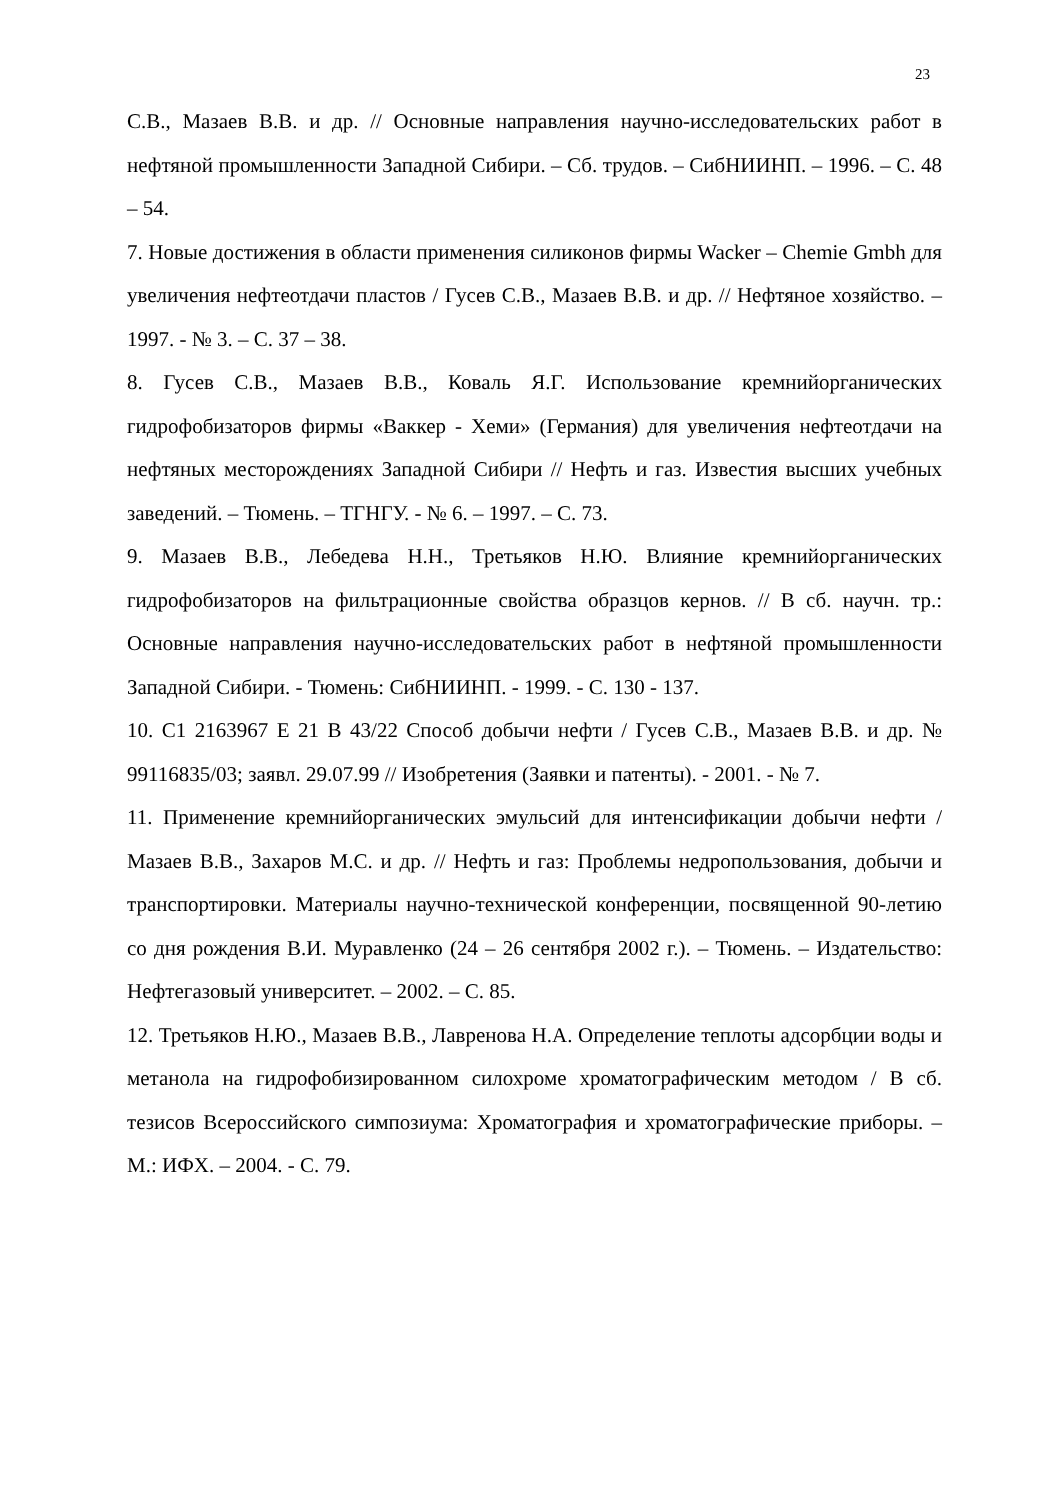23
С.В., Мазаев В.В. и др. // Основные направления научно-исследовательских работ в нефтяной промышленности Западной Сибири. – Сб. трудов. – СибНИИНП. – 1996. – С. 48 – 54.
7. Новые достижения в области применения силиконов фирмы Wacker – Chemie Gmbh для увеличения нефтеотдачи пластов / Гусев С.В., Мазаев В.В. и др. // Нефтяное хозяйство. – 1997. - № 3. – С. 37 – 38.
8. Гусев С.В., Мазаев В.В., Коваль Я.Г. Использование кремнийорганических гидрофобизаторов фирмы «Ваккер - Хеми» (Германия) для увеличения нефтеотдачи на нефтяных месторождениях Западной Сибири // Нефть и газ. Известия высших учебных заведений. – Тюмень. – ТГНГУ. - № 6. – 1997. – С. 73.
9. Мазаев В.В., Лебедева Н.Н., Третьяков Н.Ю. Влияние кремнийорганических гидрофобизаторов на фильтрационные свойства образцов кернов. // В сб. научн. тр.: Основные направления научно-исследовательских работ в нефтяной промышленности Западной Сибири. - Тюмень: СибНИИНП. - 1999. - С. 130 - 137.
10. С1 2163967 Е 21 В 43/22 Способ добычи нефти / Гусев С.В., Мазаев В.В. и др. № 99116835/03; заявл. 29.07.99 // Изобретения (Заявки и патенты). - 2001. - № 7.
11. Применение кремнийорганических эмульсий для интенсификации добычи нефти / Мазаев В.В., Захаров М.С. и др. // Нефть и газ: Проблемы недропользования, добычи и транспортировки. Материалы научно-технической конференции, посвященной 90-летию со дня рождения В.И. Муравленко (24 – 26 сентября 2002 г.). – Тюмень. – Издательство: Нефтегазовый университет. – 2002. – С. 85.
12. Третьяков Н.Ю., Мазаев В.В., Лавренова Н.А. Определение теплоты адсорбции воды и метанола на гидрофобизированном силохроме хроматографическим методом / В сб. тезисов Всероссийского симпозиума: Хроматография и хроматографические приборы. – М.: ИФХ. – 2004. - С. 79.